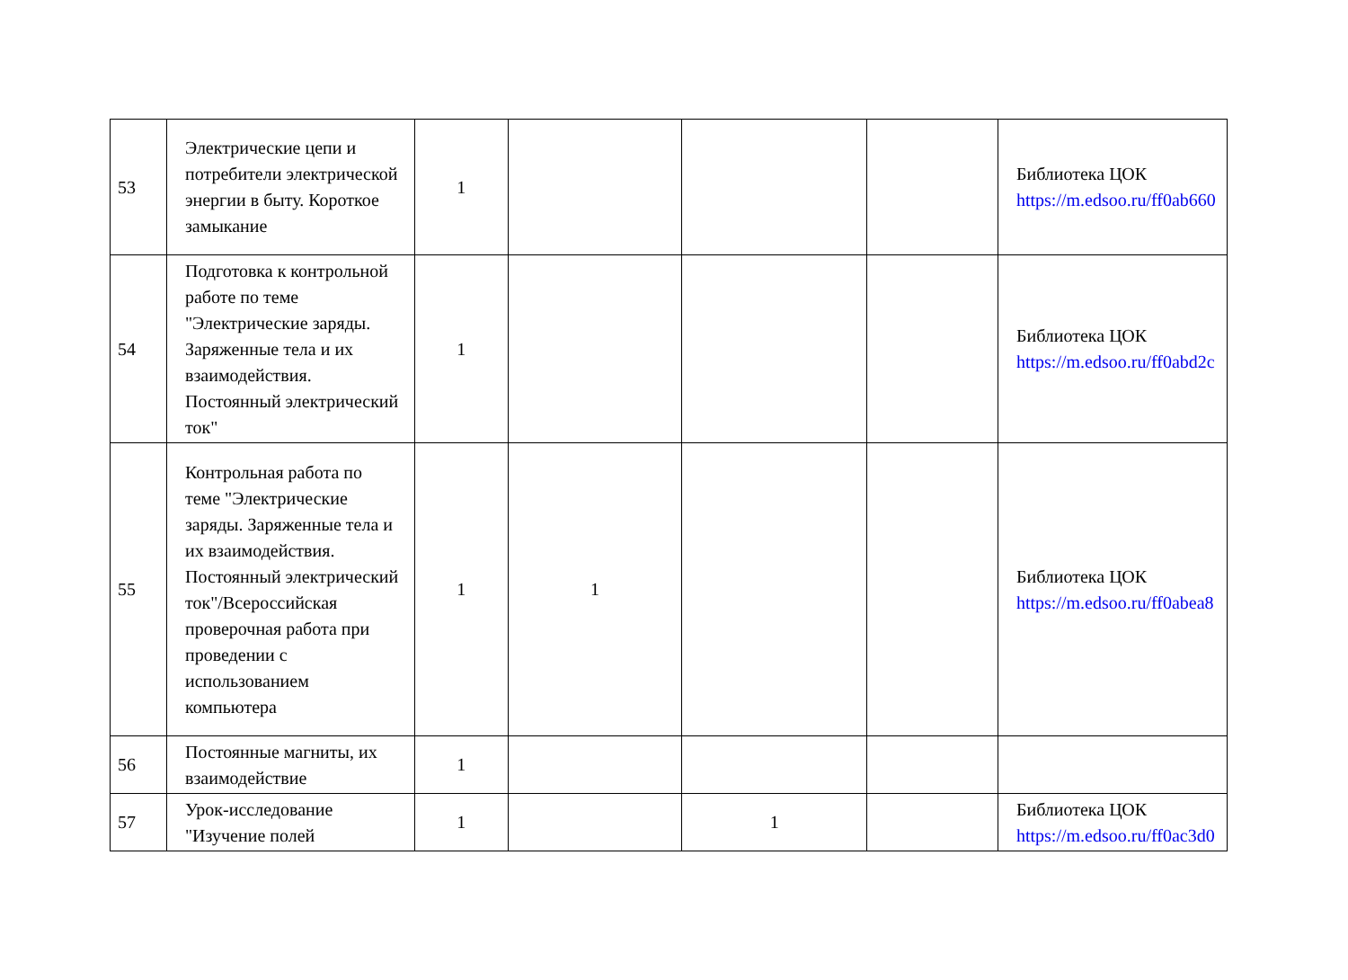| 53 | Электрические цепи и потребители электрической энергии в быту. Короткое замыкание | 1 | | | | Библиотека ЦОК https://m.edsoo.ru/ff0ab660 |
| 54 | Подготовка к контрольной работе по теме "Электрические заряды. Заряженные тела и их взаимодействия. Постоянный электрический ток" | 1 | | | | Библиотека ЦОК https://m.edsoo.ru/ff0abd2c |
| 55 | Контрольная работа по теме "Электрические заряды. Заряженные тела и их взаимодействия. Постоянный электрический ток"/Всероссийская проверочная работа при проведении с использованием компьютера | 1 | 1 | | | Библиотека ЦОК https://m.edsoo.ru/ff0abea8 |
| 56 | Постоянные магниты, их взаимодействие | 1 | | | | |
| 57 | Урок-исследование "Изучение полей | 1 | | 1 | | Библиотека ЦОК https://m.edsoo.ru/ff0ac3d0 |